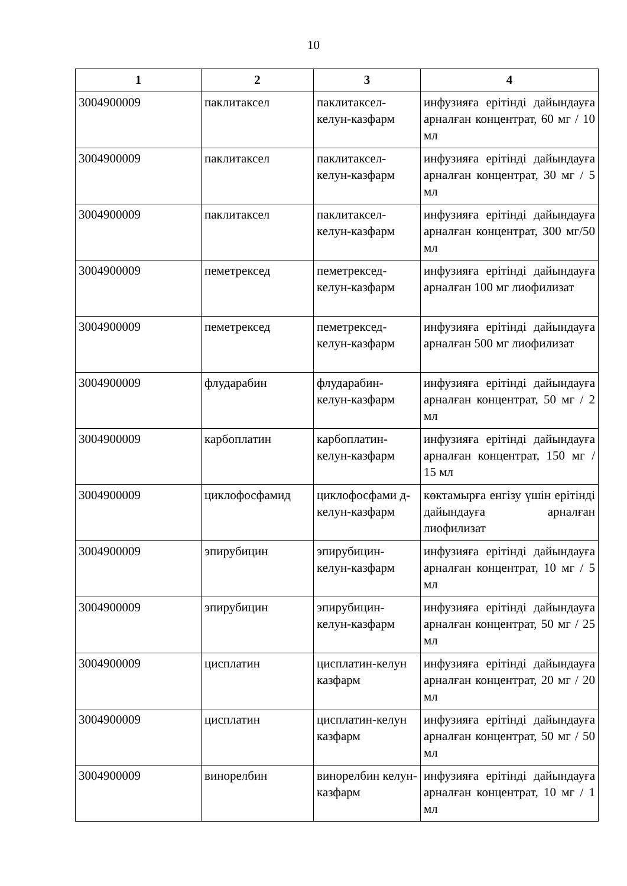10
| 1 | 2 | 3 | 4 |
| --- | --- | --- | --- |
| 3004900009 | паклитаксел | паклитаксел-келун-казфарм | инфузияға ерітінді дайындауға арналған концентрат, 60 мг / 10 мл |
| 3004900009 | паклитаксел | паклитаксел-келун-казфарм | инфузияға ерітінді дайындауға арналған концентрат, 30 мг / 5 мл |
| 3004900009 | паклитаксел | паклитаксел-келун-казфарм | инфузияға ерітінді дайындауға арналған концентрат, 300 мг/50 мл |
| 3004900009 | пеметрексед | пеметрексед-келун-казфарм | инфузияға ерітінді дайындауға арналған 100 мг лиофилизат |
| 3004900009 | пеметрексед | пеметрексед-келун-казфарм | инфузияға ерітінді дайындауға арналған 500 мг лиофилизат |
| 3004900009 | флударабин | флударабин-келун-казфарм | инфузияға ерітінді дайындауға арналған концентрат, 50 мг / 2 мл |
| 3004900009 | карбоплатин | карбоплатин-келун-казфарм | инфузияға ерітінді дайындауға арналған концентрат, 150 мг / 15 мл |
| 3004900009 | циклофосфамид | циклофосфами д-келун-казфарм | көктамырға енгізу үшін ерітінді дайындауға арналған лиофилизат |
| 3004900009 | эпирубицин | эпирубицин-келун-казфарм | инфузияға ерітінді дайындауға арналған концентрат, 10 мг / 5 мл |
| 3004900009 | эпирубицин | эпирубицин-келун-казфарм | инфузияға ерітінді дайындауға арналған концентрат, 50 мг / 25 мл |
| 3004900009 | цисплатин | цисплатин-келун казфарм | инфузияға ерітінді дайындауға арналған концентрат, 20 мг / 20 мл |
| 3004900009 | цисплатин | цисплатин-келун казфарм | инфузияға ерітінді дайындауға арналған концентрат, 50 мг / 50 мл |
| 3004900009 | винорелбин | винорелбин келун-казфарм | инфузияға ерітінді дайындауға арналған концентрат, 10 мг / 1 мл |